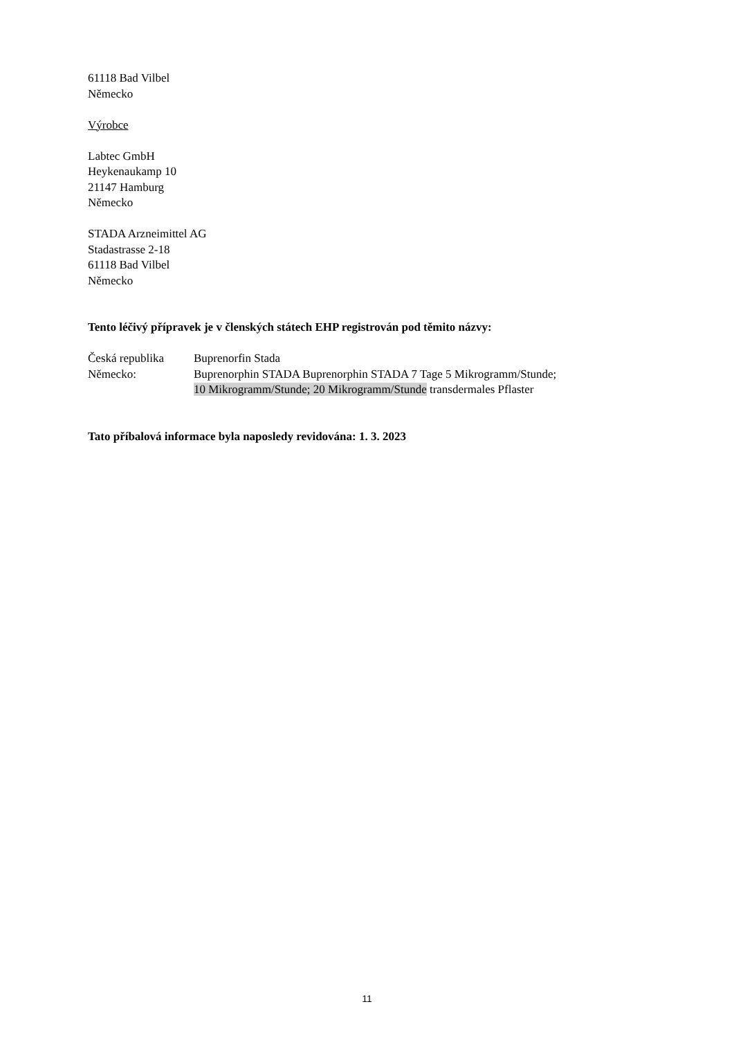61118 Bad Vilbel
Německo
Výrobce
Labtec GmbH
Heykenaukamp 10
21147 Hamburg
Německo
STADA Arzneimittel AG
Stadastrasse 2-18
61118 Bad Vilbel
Německo
Tento léčivý přípravek je v členských státech EHP registrován pod těmito názvy:
| Česká republika | Buprenorfin Stada |
| Německo: | Buprenorphin STADA Buprenorphin STADA 7 Tage 5 Mikrogramm/Stunde; 10 Mikrogramm/Stunde; 20 Mikrogramm/Stunde transdermales Pflaster |
Tato příbalová informace byla naposledy revidována: 1. 3. 2023
11